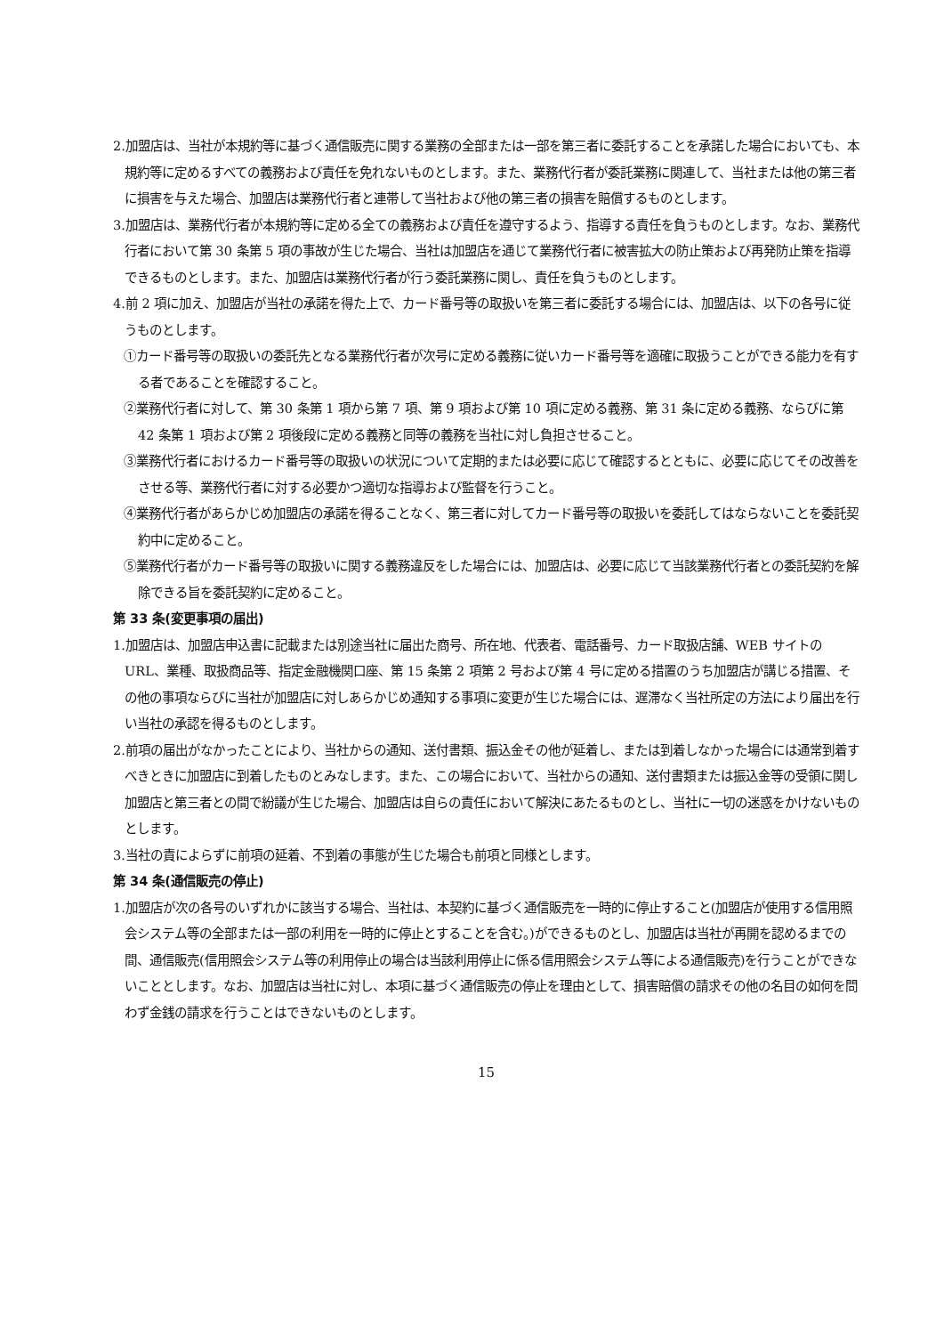2.加盟店は、当社が本規約等に基づく通信販売に関する業務の全部または一部を第三者に委託することを承諾した場合においても、本規約等に定めるすべての義務および責任を免れないものとします。また、業務代行者が委託業務に関連して、当社または他の第三者に損害を与えた場合、加盟店は業務代行者と連帯して当社および他の第三者の損害を賠償するものとします。
3.加盟店は、業務代行者が本規約等に定める全ての義務および責任を遵守するよう、指導する責任を負うものとします。なお、業務代行者において第 30 条第 5 項の事故が生じた場合、当社は加盟店を通じて業務代行者に被害拡大の防止策および再発防止策を指導できるものとします。また、加盟店は業務代行者が行う委託業務に関し、責任を負うものとします。
4.前 2 項に加え、加盟店が当社の承諾を得た上で、カード番号等の取扱いを第三者に委託する場合には、加盟店は、以下の各号に従うものとします。
①カード番号等の取扱いの委託先となる業務代行者が次号に定める義務に従いカード番号等を適確に取扱うことができる能力を有する者であることを確認すること。
②業務代行者に対して、第 30 条第 1 項から第 7 項、第 9 項および第 10 項に定める義務、第 31 条に定める義務、ならびに第 42 条第 1 項および第 2 項後段に定める義務と同等の義務を当社に対し負担させること。
③業務代行者におけるカード番号等の取扱いの状況について定期的または必要に応じて確認するとともに、必要に応じてその改善をさせる等、業務代行者に対する必要かつ適切な指導および監督を行うこと。
④業務代行者があらかじめ加盟店の承諾を得ることなく、第三者に対してカード番号等の取扱いを委託してはならないことを委託契約中に定めること。
⑤業務代行者がカード番号等の取扱いに関する義務違反をした場合には、加盟店は、必要に応じて当該業務代行者との委託契約を解除できる旨を委託契約に定めること。
第 33 条(変更事項の届出)
1.加盟店は、加盟店申込書に記載または別途当社に届出た商号、所在地、代表者、電話番号、カード取扱店舗、WEB サイトの URL、業種、取扱商品等、指定金融機関口座、第 15 条第 2 項第 2 号および第 4 号に定める措置のうち加盟店が講じる措置、その他の事項ならびに当社が加盟店に対しあらかじめ通知する事項に変更が生じた場合には、遅滞なく当社所定の方法により届出を行い当社の承認を得るものとします。
2.前項の届出がなかったことにより、当社からの通知、送付書類、振込金その他が延着し、または到着しなかった場合には通常到着すべきときに加盟店に到着したものとみなします。また、この場合において、当社からの通知、送付書類または振込金等の受領に関し加盟店と第三者との間で紛議が生じた場合、加盟店は自らの責任において解決にあたるものとし、当社に一切の迷惑をかけないものとします。
3.当社の責によらずに前項の延着、不到着の事態が生じた場合も前項と同様とします。
第 34 条(通信販売の停止)
1.加盟店が次の各号のいずれかに該当する場合、当社は、本契約に基づく通信販売を一時的に停止すること(加盟店が使用する信用照会システム等の全部または一部の利用を一時的に停止とすることを含む。)ができるものとし、加盟店は当社が再開を認めるまでの間、通信販売(信用照会システム等の利用停止の場合は当該利用停止に係る信用照会システム等による通信販売)を行うことができないこととします。なお、加盟店は当社に対し、本項に基づく通信販売の停止を理由として、損害賠償の請求その他の名目の如何を問わず金銭の請求を行うことはできないものとします。
15